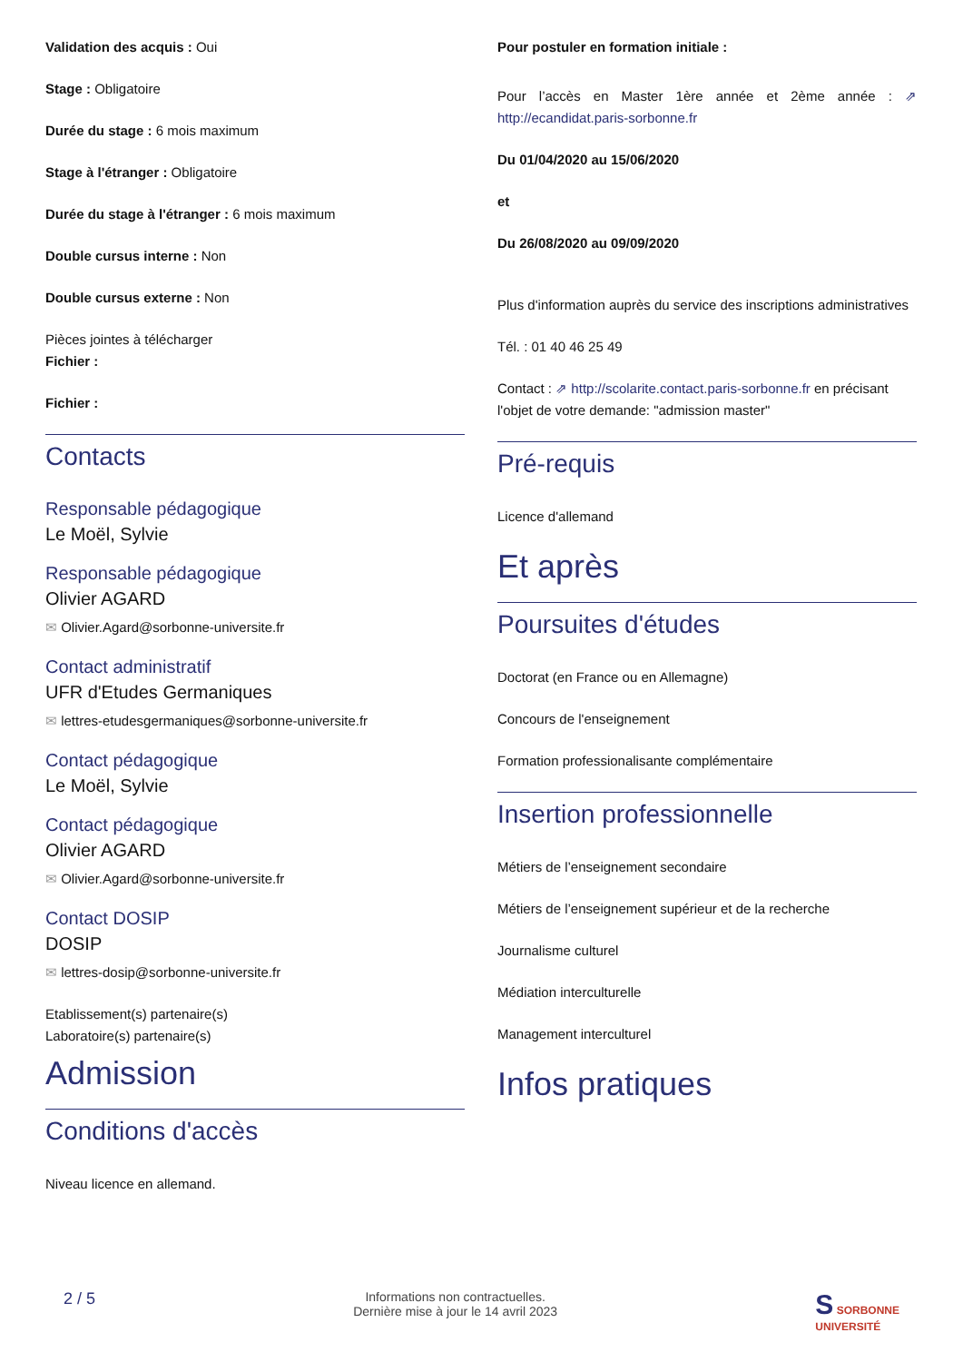Validation des acquis : Oui
Stage : Obligatoire
Durée du stage : 6 mois maximum
Stage à l'étranger : Obligatoire
Durée du stage à l'étranger : 6 mois maximum
Double cursus interne : Non
Double cursus externe : Non
Pièces jointes à télécharger
Fichier :
Fichier :
Contacts
Responsable pédagogique
Le Moël, Sylvie
Responsable pédagogique
Olivier AGARD
✉ Olivier.Agard@sorbonne-universite.fr
Contact administratif
UFR d'Etudes Germaniques
✉ lettres-etudesgermaniques@sorbonne-universite.fr
Contact pédagogique
Le Moël, Sylvie
Contact pédagogique
Olivier AGARD
✉ Olivier.Agard@sorbonne-universite.fr
Contact DOSIP
DOSIP
✉ lettres-dosip@sorbonne-universite.fr
Etablissement(s) partenaire(s)
Laboratoire(s) partenaire(s)
Admission
Conditions d'accès
Niveau licence en allemand.
Pour postuler en formation initiale :
Pour l’accès en Master 1ère année et 2ème année : ⇗ http://ecandidat.paris-sorbonne.fr
Du 01/04/2020 au 15/06/2020
et
Du 26/08/2020 au 09/09/2020
Plus d'information auprès du service des inscriptions administratives
Tél. : 01 40 46 25 49
Contact : ⇗ http://scolarite.contact.paris-sorbonne.fr en précisant l'objet de votre demande: "admission master"
Pré-requis
Licence d'allemand
Et après
Poursuites d'études
Doctorat (en France ou en Allemagne)
Concours de l'enseignement
Formation professionalisante complémentaire
Insertion professionnelle
Métiers de l’enseignement secondaire
Métiers de l’enseignement supérieur et de la recherche
Journalisme culturel
Médiation interculturelle
Management interculturel
Infos pratiques
2 / 5
Informations non contractuelles.
Dernière mise à jour le 14 avril 2023
S SORBONNE
UNIVERSITÉ